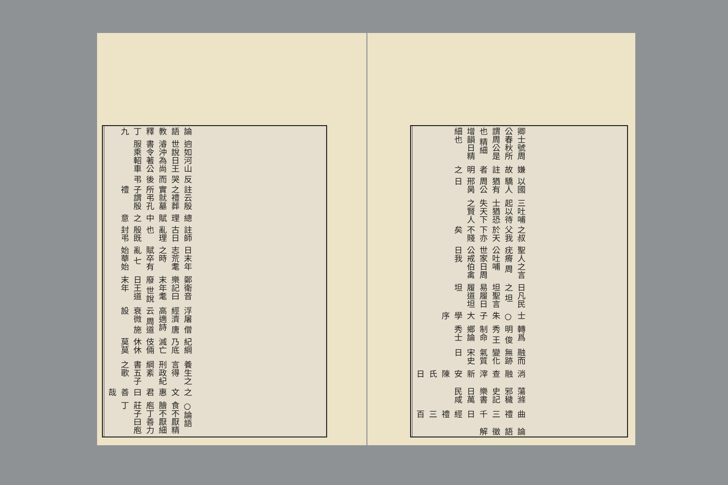○論語食不厭精膾不厭細 庖丁善力 莊子曰庖丁
之文惠君曰善哉
養生之言得 刑政紀綱紊 書五子之歌
紀綱乃底滅亡 伎倆 休休莫莫
浮屠 僧 經濟 唐高適詩云 周道衰微 施設
鄭衛音 樂記曰 末年耄廢 世說日王道末年
日末年志荒耄之時 賦卒有亂 七始華始
註師古日亂理也 殷既封弔
總理賦中之意
註云殷之禮葬實就墓所弔孔子謂殷禮
反哭而後弔
逈如河山 世說日王濬沖為尚書令著公服乘軺車
論語教釋 丁 九
論語徵解
曲禮三千 日經禮三百
蕩滌邪穢 史記樂書日萬民咸
消融查滓 新安陳氏日
融而無跡 變化氣質 宋史日
轉爲明 俊秀 王制命鄉論秀士
士○朱子大學序
日凡民之 坦坦聖言 易履日履道坦坦
聖人之言 疣瘠 周公吐哺 世家日周公戒伯禽日我
之叔父我於天下亦不賤矣
三吐哺起以待士猶恐失天下之賢人
以國驕人 猶有周公 邢昺日
嫌故註者明之
卿士號周公春秋所謂周公是也 精細 增韻日精細也